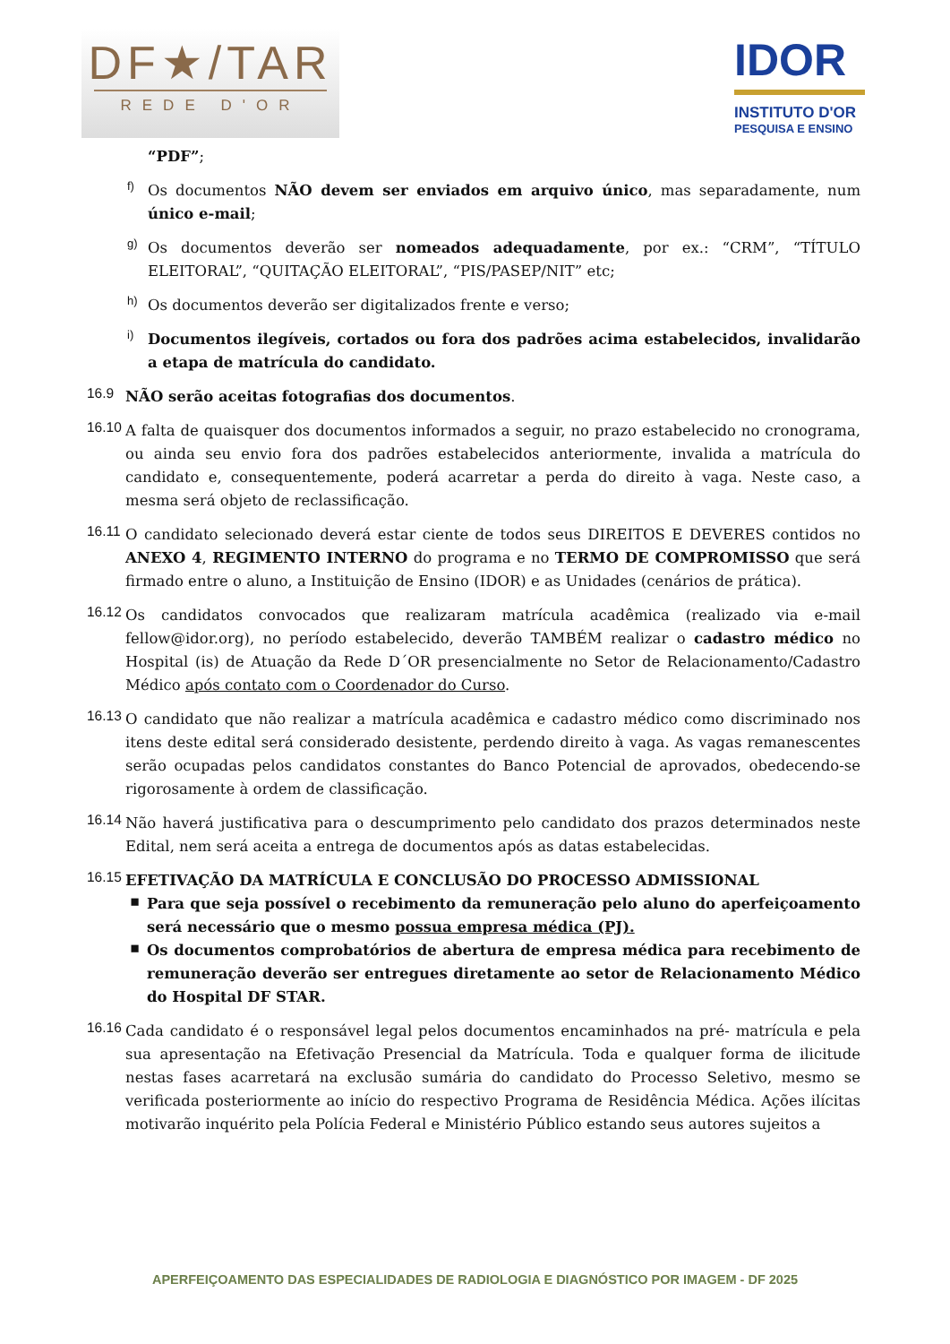DF★/TAR
REDE D'OR
IDOR
INSTITUTO D'OR
PESQUISA E ENSINO
“PDF”;
f)
Os documentos NÃO devem ser enviados em arquivo único, mas separadamente, num único e-mail;
g)
Os documentos deverão ser nomeados adequadamente, por ex.: “CRM”, “TÍTULO ELEITORAL”, “QUITAÇÃO ELEITORAL”, “PIS/PASEP/NIT” etc;
h)
Os documentos deverão ser digitalizados frente e verso;
i)
Documentos ilegíveis, cortados ou fora dos padrões acima estabelecidos, invalidarão a etapa de matrícula do candidato.
16.9
NÃO serão aceitas fotografias dos documentos.
16.10
A falta de quaisquer dos documentos informados a seguir, no prazo estabelecido no cronograma, ou ainda seu envio fora dos padrões estabelecidos anteriormente, invalida a matrícula do candidato e, consequentemente, poderá acarretar a perda do direito à vaga. Neste caso, a mesma será objeto de reclassificação.
16.11
O candidato selecionado deverá estar ciente de todos seus DIREITOS E DEVERES contidos no ANEXO 4, REGIMENTO INTERNO do programa e no TERMO DE COMPROMISSO que será firmado entre o aluno, a Instituição de Ensino (IDOR) e as Unidades (cenários de prática).
16.12
Os candidatos convocados que realizaram matrícula acadêmica (realizado via e-mail fellow@idor.org), no período estabelecido, deverão TAMBÉM realizar o cadastro médico no Hospital (is) de Atuação da Rede D´OR presencialmente no Setor de Relacionamento/Cadastro Médico após contato com o Coordenador do Curso.
16.13
O candidato que não realizar a matrícula acadêmica e cadastro médico como discriminado nos itens deste edital será considerado desistente, perdendo direito à vaga. As vagas remanescentes serão ocupadas pelos candidatos constantes do Banco Potencial de aprovados, obedecendo-se rigorosamente à ordem de classificação.
16.14
Não haverá justificativa para o descumprimento pelo candidato dos prazos determinados neste Edital, nem será aceita a entrega de documentos após as datas estabelecidas.
16.15
EFETIVAÇÃO DA MATRÍCULA E CONCLUSÃO DO PROCESSO ADMISSIONAL
▪
Para que seja possível o recebimento da remuneração pelo aluno do aperfeiçoamento será necessário que o mesmo possua empresa médica (PJ).
▪
Os documentos comprobatórios de abertura de empresa médica para recebimento de remuneração deverão ser entregues diretamente ao setor de Relacionamento Médico do Hospital DF STAR.
16.16
Cada candidato é o responsável legal pelos documentos encaminhados na pré- matrícula e pela sua apresentação na Efetivação Presencial da Matrícula. Toda e qualquer forma de ilicitude nestas fases acarretará na exclusão sumária do candidato do Processo Seletivo, mesmo se verificada posteriormente ao início do respectivo Programa de Residência Médica. Ações ilícitas motivarão inquérito pela Polícia Federal e Ministério Público estando seus autores sujeitos a
APERFEIÇOAMENTO DAS ESPECIALIDADES DE RADIOLOGIA E DIAGNÓSTICO POR IMAGEM - DF 2025